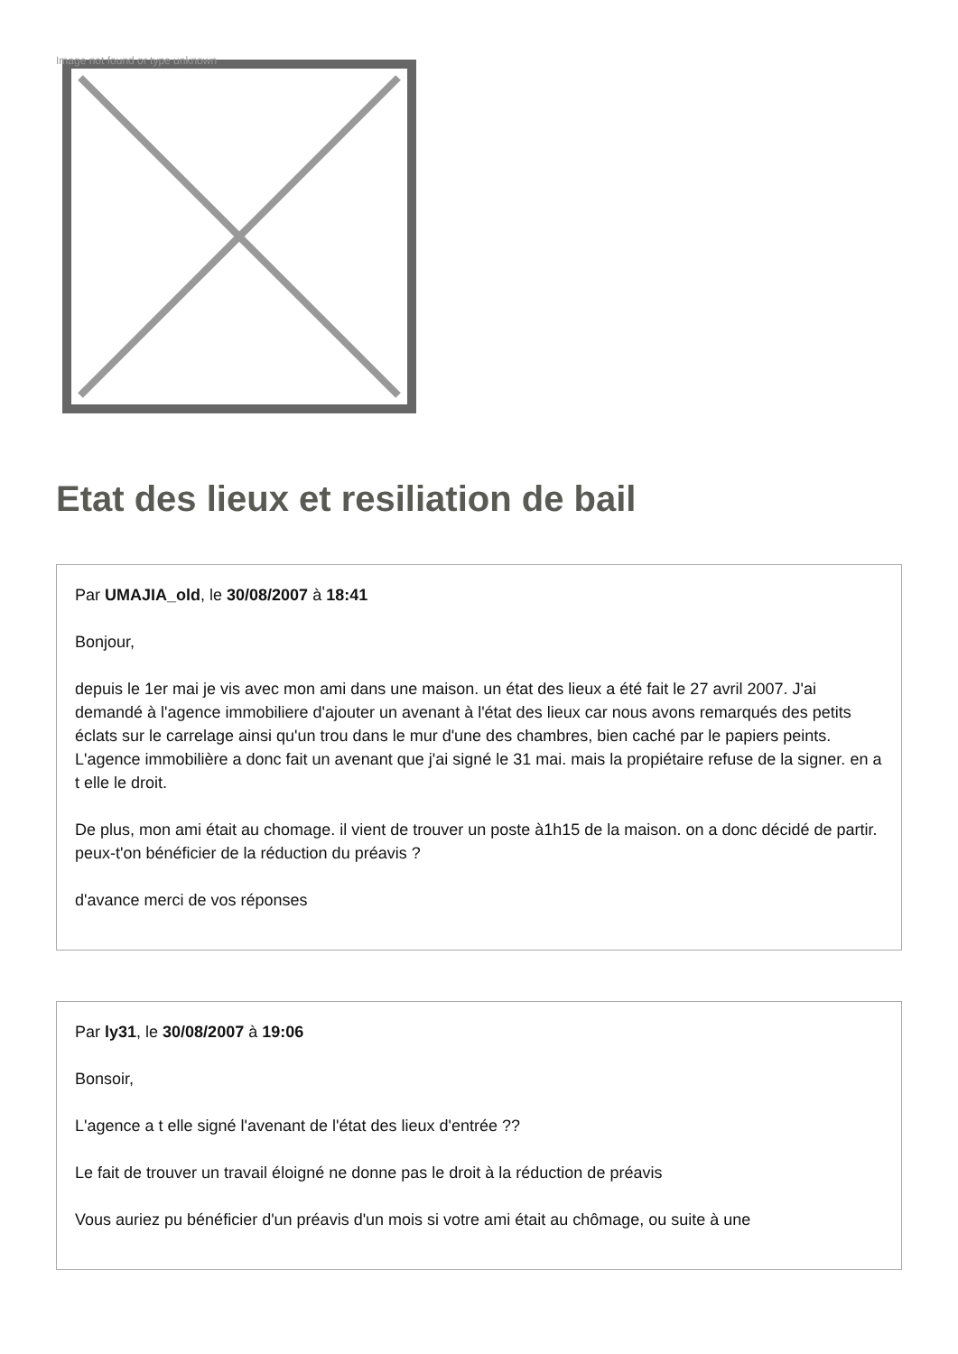Image not found or type unknown
Etat des lieux et resiliation de bail
Par UMAJIA_old, le 30/08/2007 à 18:41
Bonjour,
depuis le 1er mai je vis avec mon ami dans une maison. un état des lieux a été fait le 27 avril 2007. J'ai demandé à l'agence immobiliere d'ajouter un avenant à l'état des lieux car nous avons remarqués des petits éclats sur le carrelage ainsi qu'un trou dans le mur d'une des chambres, bien caché par le papiers peints.
L'agence immobilière a donc fait un avenant que j'ai signé le 31 mai. mais la propiétaire refuse de la signer. en a t elle le droit.
De plus, mon ami était au chomage. il vient de trouver un poste à1h15 de la maison. on a donc décidé de partir.
peux-t'on bénéficier de la réduction du préavis ?
d'avance merci de vos réponses
Par ly31, le 30/08/2007 à 19:06
Bonsoir,
L'agence a t elle signé l'avenant de l'état des lieux d'entrée ??
Le fait de trouver un travail éloigné ne donne pas le droit à la réduction de préavis
Vous auriez pu bénéficier d'un préavis d'un mois si votre ami était au chômage, ou suite à une